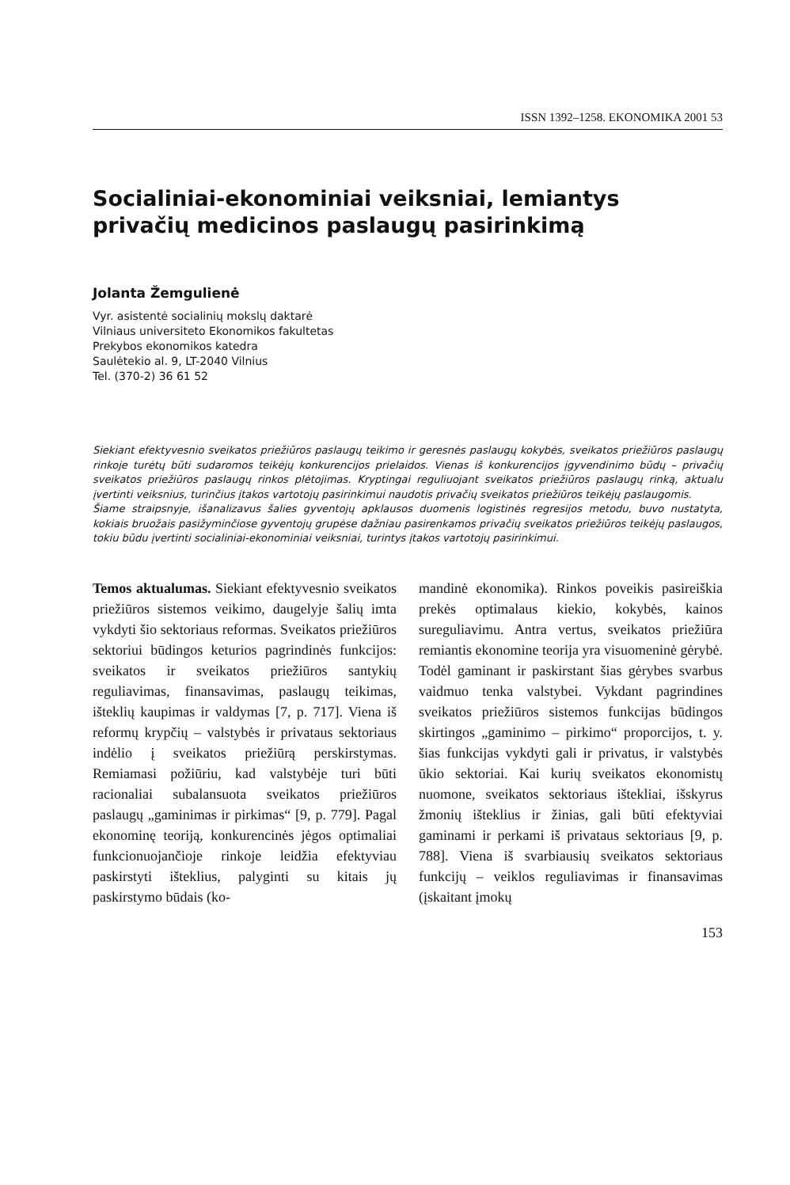ISSN 1392–1258. EKONOMIKA 2001 53
Socialiniai-ekonominiai veiksniai, lemiantys privačių medicinos paslaugų pasirinkimą
Jolanta Žemgulienė
Vyr. asistentė socialinių mokslų daktarė
Vilniaus universiteto Ekonomikos fakultetas
Prekybos ekonomikos katedra
Saulėtekio al. 9, LT-2040 Vilnius
Tel. (370-2) 36 61 52
Siekiant efektyvesnio sveikatos priežiūros paslaugų teikimo ir geresnės paslaugų kokybės, sveikatos priežiūros paslaugų rinkoje turėtų būti sudaromos teikėjų konkurencijos prielaidos. Vienas iš konkurencijos įgyvendinimo būdų – privačių sveikatos priežiūros paslaugų rinkos plėtojimas. Kryptingai reguliuojant sveikatos priežiūros paslaugų rinką, aktualu įvertinti veiksnius, turinčius įtakos vartotojų pasirinkimui naudotis privačių sveikatos priežiūros teikėjų paslaugomis.
Šiame straipsnyje, išanalizavus šalies gyventojų apklausos duomenis logistinės regresijos metodu, buvo nustatyta, kokiais bruožais pasižyminčiose gyventojų grupėse dažniau pasirenkamos privačių sveikatos priežiūros teikėjų paslaugos, tokiu būdu įvertinti socialiniai-ekonominiai veiksniai, turintys įtakos vartotojų pasirinkimui.
Temos aktualumas. Siekiant efektyvesnio sveikatos priežiūros sistemos veikimo, daugelyje šalių imta vykdyti šio sektoriaus reformas. Sveikatos priežiūros sektoriui būdingos keturios pagrindinės funkcijos: sveikatos ir sveikatos priežiūros santykių reguliavimas, finansavimas, paslaugų teikimas, išteklių kaupimas ir valdymas [7, p. 717]. Viena iš reformų krypčių – valstybės ir privataus sektoriaus indėlio į sveikatos priežiūrą perskirstymas. Remiamasi požiūriu, kad valstybėje turi būti racionaliai subalansuota sveikatos priežiūros paslaugų „gaminimas ir pirkimas“ [9, p. 779]. Pagal ekonominę teoriją, konkurencinės jėgos optimaliai funkcionuojančioje rinkoje leidžia efektyviau paskirstyti išteklius, palyginti su kitais jų paskirstymo būdais (ko-
mandinė ekonomika). Rinkos poveikis pasireiškia prekės optimalaus kiekio, kokybės, kainos sureguliavimu. Antra vertus, sveikatos priežiūra remiantis ekonomine teorija yra visuomeninė gėrybė. Todėl gaminant ir paskirstant šias gėrybes svarbus vaidmuo tenka valstybei. Vykdant pagrindines sveikatos priežiūros sistemos funkcijas būdingos skirtingos „gaminimo – pirkimo“ proporcijos, t. y. šias funkcijas vykdyti gali ir privatus, ir valstybės ūkio sektoriai. Kai kurių sveikatos ekonomistų nuomone, sveikatos sektoriaus ištekliai, išskyrus žmonių išteklius ir žinias, gali būti efektyviai gaminami ir perkami iš privataus sektoriaus [9, p. 788]. Viena iš svarbiausių sveikatos sektoriaus funkcijų – veiklos reguliavimas ir finansavimas (įskaitant įmokų
153